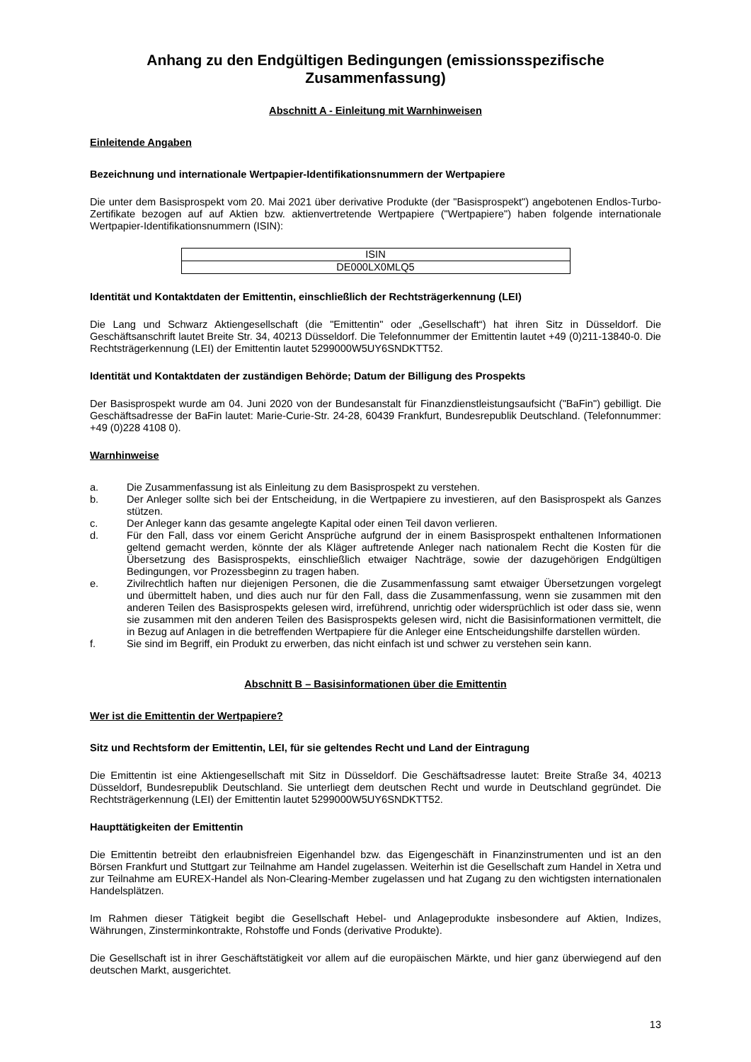Anhang zu den Endgültigen Bedingungen (emissionsspezifische Zusammenfassung)
Abschnitt A - Einleitung mit Warnhinweisen
Einleitende Angaben
Bezeichnung und internationale Wertpapier-Identifikationsnummern der Wertpapiere
Die unter dem Basisprospekt vom 20. Mai 2021 über derivative Produkte (der "Basisprospekt") angebotenen Endlos-Turbo-Zertifikate bezogen auf auf Aktien bzw. aktienvertretende Wertpapiere ("Wertpapiere") haben folgende internationale Wertpapier-Identifikationsnummern (ISIN):
| ISIN |
| DE000LX0MLQ5 |
Identität und Kontaktdaten der Emittentin, einschließlich der Rechtsträgerkennung (LEI)
Die Lang und Schwarz Aktiengesellschaft (die "Emittentin" oder „Gesellschaft“) hat ihren Sitz in Düsseldorf. Die Geschäftsanschrift lautet Breite Str. 34, 40213 Düsseldorf. Die Telefonnummer der Emittentin lautet +49 (0)211-13840-0. Die Rechtsträgerkennung (LEI) der Emittentin lautet 5299000W5UY6SNDKTT52.
Identität und Kontaktdaten der zuständigen Behörde; Datum der Billigung des Prospekts
Der Basisprospekt wurde am 04. Juni 2020 von der Bundesanstalt für Finanzdienstleistungsaufsicht ("BaFin") gebilligt. Die Geschäftsadresse der BaFin lautet: Marie-Curie-Str. 24-28, 60439 Frankfurt, Bundesrepublik Deutschland. (Telefonnummer: +49 (0)228 4108 0).
Warnhinweise
a. Die Zusammenfassung ist als Einleitung zu dem Basisprospekt zu verstehen.
b. Der Anleger sollte sich bei der Entscheidung, in die Wertpapiere zu investieren, auf den Basisprospekt als Ganzes stützen.
c. Der Anleger kann das gesamte angelegte Kapital oder einen Teil davon verlieren.
d. Für den Fall, dass vor einem Gericht Ansprüche aufgrund der in einem Basisprospekt enthaltenen Informationen geltend gemacht werden, könnte der als Kläger auftretende Anleger nach nationalem Recht die Kosten für die Übersetzung des Basisprospekts, einschließlich etwaiger Nachträge, sowie der dazugehörigen Endgültigen Bedingungen, vor Prozessbeginn zu tragen haben.
e. Zivilrechtlich haften nur diejenigen Personen, die die Zusammenfassung samt etwaiger Übersetzungen vorgelegt und übermittelt haben, und dies auch nur für den Fall, dass die Zusammenfassung, wenn sie zusammen mit den anderen Teilen des Basisprospekts gelesen wird, irreführend, unrichtig oder widersprüchlich ist oder dass sie, wenn sie zusammen mit den anderen Teilen des Basisprospekts gelesen wird, nicht die Basisinformationen vermittelt, die in Bezug auf Anlagen in die betreffenden Wertpapiere für die Anleger eine Entscheidungshilfe darstellen würden.
f. Sie sind im Begriff, ein Produkt zu erwerben, das nicht einfach ist und schwer zu verstehen sein kann.
Abschnitt B – Basisinformationen über die Emittentin
Wer ist die Emittentin der Wertpapiere?
Sitz und Rechtsform der Emittentin, LEI, für sie geltendes Recht und Land der Eintragung
Die Emittentin ist eine Aktiengesellschaft mit Sitz in Düsseldorf. Die Geschäftsadresse lautet: Breite Straße 34, 40213 Düsseldorf, Bundesrepublik Deutschland. Sie unterliegt dem deutschen Recht und wurde in Deutschland gegründet. Die Rechtsträgerkennung (LEI) der Emittentin lautet 5299000W5UY6SNDKTT52.
Haupttätigkeiten der Emittentin
Die Emittentin betreibt den erlaubnisfreien Eigenhandel bzw. das Eigengeschäft in Finanzinstrumenten und ist an den Börsen Frankfurt und Stuttgart zur Teilnahme am Handel zugelassen. Weiterhin ist die Gesellschaft zum Handel in Xetra und zur Teilnahme am EUREX-Handel als Non-Clearing-Member zugelassen und hat Zugang zu den wichtigsten internationalen Handelsplätzen.
Im Rahmen dieser Tätigkeit begibt die Gesellschaft Hebel- und Anlageprodukte insbesondere auf Aktien, Indizes, Währungen, Zinsterminkontrakte, Rohstoffe und Fonds (derivative Produkte).
Die Gesellschaft ist in ihrer Geschäftstätigkeit vor allem auf die europäischen Märkte, und hier ganz überwiegend auf den deutschen Markt, ausgerichtet.
13